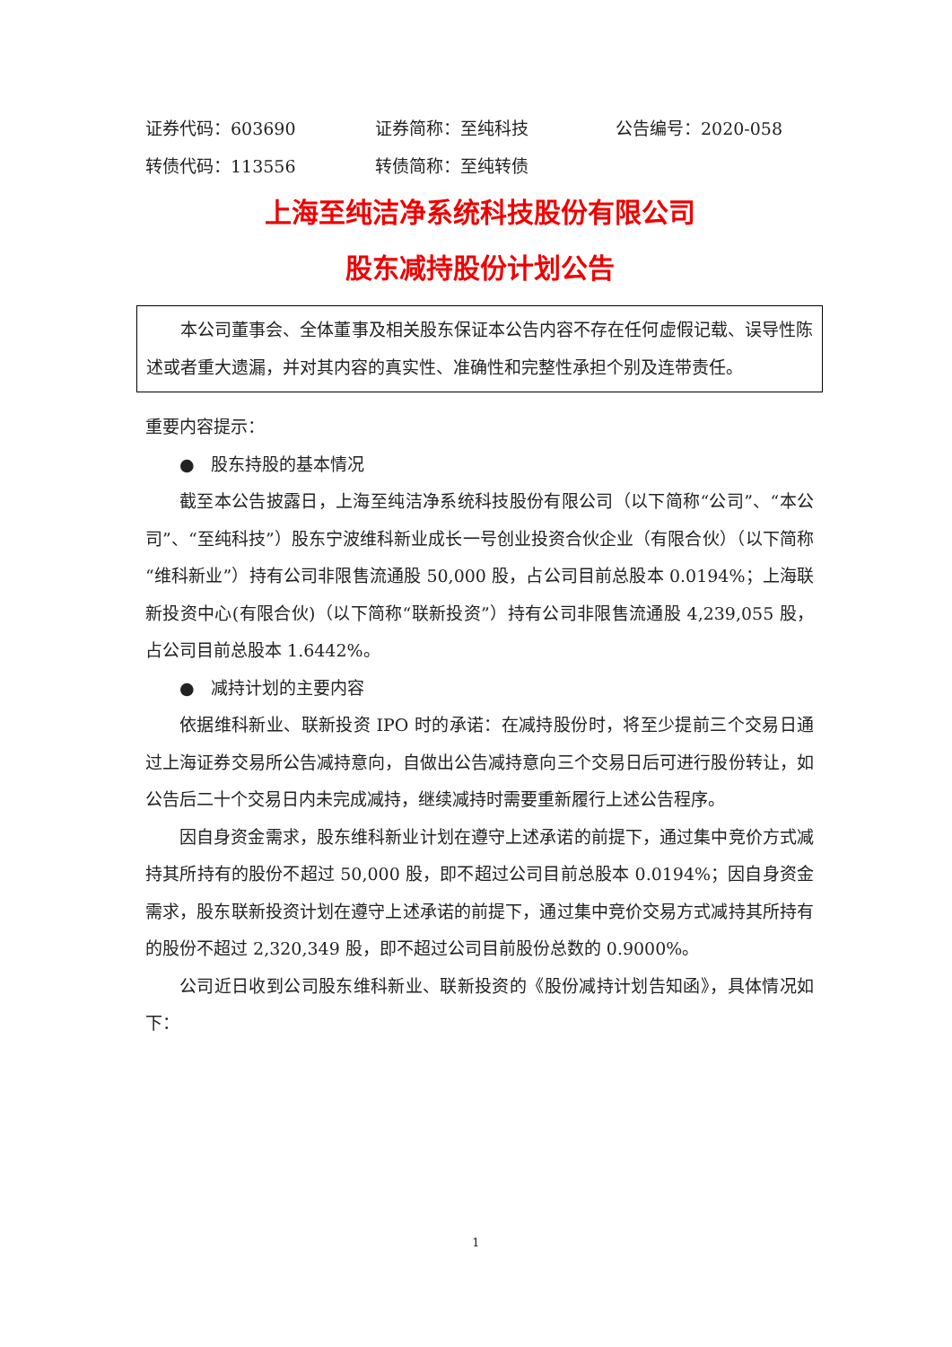证券代码：603690 证券简称：至纯科技 公告编号：2020-058
转债代码：113556 转债简称：至纯转债
上海至纯洁净系统科技股份有限公司
股东减持股份计划公告
本公司董事会、全体董事及相关股东保证本公告内容不存在任何虚假记载、误导性陈述或者重大遗漏，并对其内容的真实性、准确性和完整性承担个别及连带责任。
重要内容提示：
● 股东持股的基本情况
截至本公告披露日，上海至纯洁净系统科技股份有限公司（以下简称“公司”、“本公司”、“至纯科技”）股东宁波维科新业成长一号创业投资合伙企业（有限合伙）（以下简称“维科新业”）持有公司非限售流通股 50,000 股，占公司目前总股本 0.0194%；上海联新投资中心(有限合伙)（以下简称“联新投资”）持有公司非限售流通股 4,239,055 股，占公司目前总股本 1.6442%。
● 减持计划的主要内容
依据维科新业、联新投资 IPO 时的承诺：在减持股份时，将至少提前三个交易日通过上海证券交易所公告减持意向，自做出公告减持意向三个交易日后可进行股份转让，如公告后二十个交易日内未完成减持，继续减持时需要重新履行上述公告程序。
因自身资金需求，股东维科新业计划在遵守上述承诺的前提下，通过集中竞价方式减持其所持有的股份不超过 50,000 股，即不超过公司目前总股本 0.0194%；因自身资金需求，股东联新投资计划在遵守上述承诺的前提下，通过集中竞价交易方式减持其所持有的股份不超过 2,320,349 股，即不超过公司目前股份总数的 0.9000%。
公司近日收到公司股东维科新业、联新投资的《股份减持计划告知函》，具体情况如下：
1